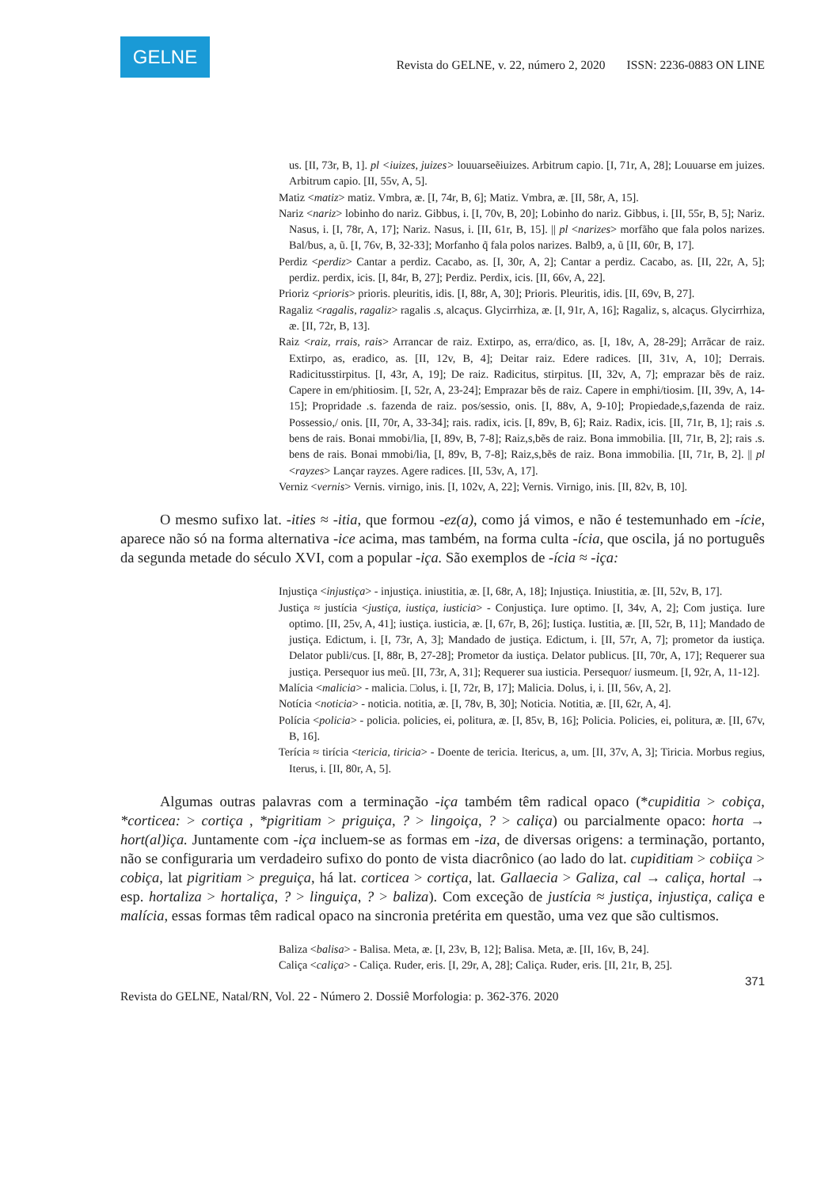GELNE
Revista do GELNE, v. 22, número 2, 2020 ISSN: 2236-0883 ON LINE
us. [II, 73r, B, 1]. pl <iuizes, juizes> louuarseẽiuizes. Arbitrum capio. [I, 71r, A, 28]; Louuarse em juizes. Arbitrum capio. [II, 55v, A, 5].
Matiz <matiz> matiz. Vmbra, æ. [I, 74r, B, 6]; Matiz. Vmbra, æ. [II, 58r, A, 15].
Nariz <nariz> lobinho do nariz. Gibbus, i. [I, 70v, B, 20]; Lobinho do nariz. Gibbus, i. [II, 55r, B, 5]; Nariz. Nasus, i. [I, 78r, A, 17]; Nariz. Nasus, i. [II, 61r, B, 15]. || pl <narizes> morfãho que fala polos narizes. Bal/bus, a, ũ. [I, 76v, B, 32-33]; Morfanho q̃ fala polos narizes. Balb9, a, ũ [II, 60r, B, 17].
Perdiz <perdiz> Cantar a perdiz. Cacabo, as. [I, 30r, A, 2]; Cantar a perdiz. Cacabo, as. [II, 22r, A, 5]; perdiz. perdix, icis. [I, 84r, B, 27]; Perdiz. Perdix, icis. [II, 66v, A, 22].
Prioriz <prioris> prioris. pleuritis, idis. [I, 88r, A, 30]; Prioris. Pleuritis, idis. [II, 69v, B, 27].
Ragaliz <ragalis, ragaliz> ragalis .s, alcaçus. Glycirrhiza, æ. [I, 91r, A, 16]; Ragaliz, s, alcaçus. Glycirrhiza, æ. [II, 72r, B, 13].
Raiz <raiz, rrais, rais> Arrancar de raiz. Extirpo, as, erra/dico, as. [I, 18v, A, 28-29]; Arrãcar de raiz. Extirpo, as, eradico, as. [II, 12v, B, 4]; Deitar raiz. Edere radices. [II, 31v, A, 10]; Derrais. Radicitusstirpitus. [I, 43r, A, 19]; De raiz. Radicitus, stirpitus. [II, 32v, A, 7]; emprazar bẽs de raiz. Capere in em/phitiosim. [I, 52r, A, 23-24]; Emprazar bẽs de raiz. Capere in emphi/tiosim. [II, 39v, A, 14-15]; Propridade .s. fazenda de raiz. pos/sessio, onis. [I, 88v, A, 9-10]; Propiedade,s,fazenda de raiz. Possessio,/ onis. [II, 70r, A, 33-34]; rais. radix, icis. [I, 89v, B, 6]; Raiz. Radix, icis. [II, 71r, B, 1]; rais .s. bens de rais. Bonai mmobi/lia, [I, 89v, B, 7-8]; Raiz,s,bẽs de raiz. Bona immobilia. [II, 71r, B, 2]; rais .s. bens de rais. Bonai mmobi/lia, [I, 89v, B, 7-8]; Raiz,s,bẽs de raiz. Bona immobilia. [II, 71r, B, 2]. || pl <rayzes> Lançar rayzes. Agere radices. [II, 53v, A, 17].
Verniz <vernis> Vernis. virnigo, inis. [I, 102v, A, 22]; Vernis. Virnigo, inis. [II, 82v, B, 10].
O mesmo sufixo lat. -ities ≈ -itia, que formou -ez(a), como já vimos, e não é testemunhado em -ície, aparece não só na forma alternativa -ice acima, mas também, na forma culta -ícia, que oscila, já no português da segunda metade do século XVI, com a popular -iça. São exemplos de -ícia ≈ -iça:
Injustiça <injustiça> - injustiça. iniustitia, æ. [I, 68r, A, 18]; Injustiça. Iniustitia, æ. [II, 52v, B, 17].
Justiça ≈ justícia <justiça, iustiça, iusticia> - Conjustiça. Iure optimo. [I, 34v, A, 2]; Com justiça. Iure optimo. [II, 25v, A, 41]; iustiça. iusticia, æ. [I, 67r, B, 26]; Iustiça. Iustitia, æ. [II, 52r, B, 11]; Mandado de justiça. Edictum, i. [I, 73r, A, 3]; Mandado de justiça. Edictum, i. [II, 57r, A, 7]; prometor da iustiça. Delator publi/cus. [I, 88r, B, 27-28]; Prometor da iustiça. Delator publicus. [II, 70r, A, 17]; Requerer sua justiça. Persequor ius meũ. [II, 73r, A, 31]; Requerer sua iusticia. Persequor/ iusmeum. [I, 92r, A, 11-12].
Malícia <malicia> - malicia. □olus, i. [I, 72r, B, 17]; Malicia. Dolus, i, i. [II, 56v, A, 2].
Notícia <noticia> - noticia. notitia, æ. [I, 78v, B, 30]; Noticia. Notitia, æ. [II, 62r, A, 4].
Polícia <policia> - policia. policies, ei, politura, æ. [I, 85v, B, 16]; Policia. Policies, ei, politura, æ. [II, 67v, B, 16].
Terícia ≈ tirícia <tericia, tiricia> - Doente de tericia. Itericus, a, um. [II, 37v, A, 3]; Tiricia. Morbus regius, Iterus, i. [II, 80r, A, 5].
Algumas outras palavras com a terminação -iça também têm radical opaco (*cupiditia > cobiça, *corticea: > cortiça , *pigritiam > priguiça, ? > lingoiça, ? > caliça) ou parcialmente opaco: horta → hort(al)iça. Juntamente com -iça incluem-se as formas em -iza, de diversas origens: a terminação, portanto, não se configuraria um verdadeiro sufixo do ponto de vista diacrônico (ao lado do lat. cupiditiam > cobiiça > cobiça, lat pigritiam > preguiça, há lat. corticea > cortiça, lat. Gallaecia > Galiza, cal → caliça, hortal → esp. hortaliza > hortaliça, ? > linguiça, ? > baliza). Com exceção de justícia ≈ justiça, injustiça, caliça e malícia, essas formas têm radical opaco na sincronia pretérita em questão, uma vez que são cultismos.
Baliza <balisa> - Balisa. Meta, æ. [I, 23v, B, 12]; Balisa. Meta, æ. [II, 16v, B, 24].
Caliça <caliça> - Caliça. Ruder, eris. [I, 29r, A, 28]; Caliça. Ruder, eris. [II, 21r, B, 25].
371
Revista do GELNE, Natal/RN, Vol. 22 - Número 2. Dossiê Morfologia: p. 362-376. 2020